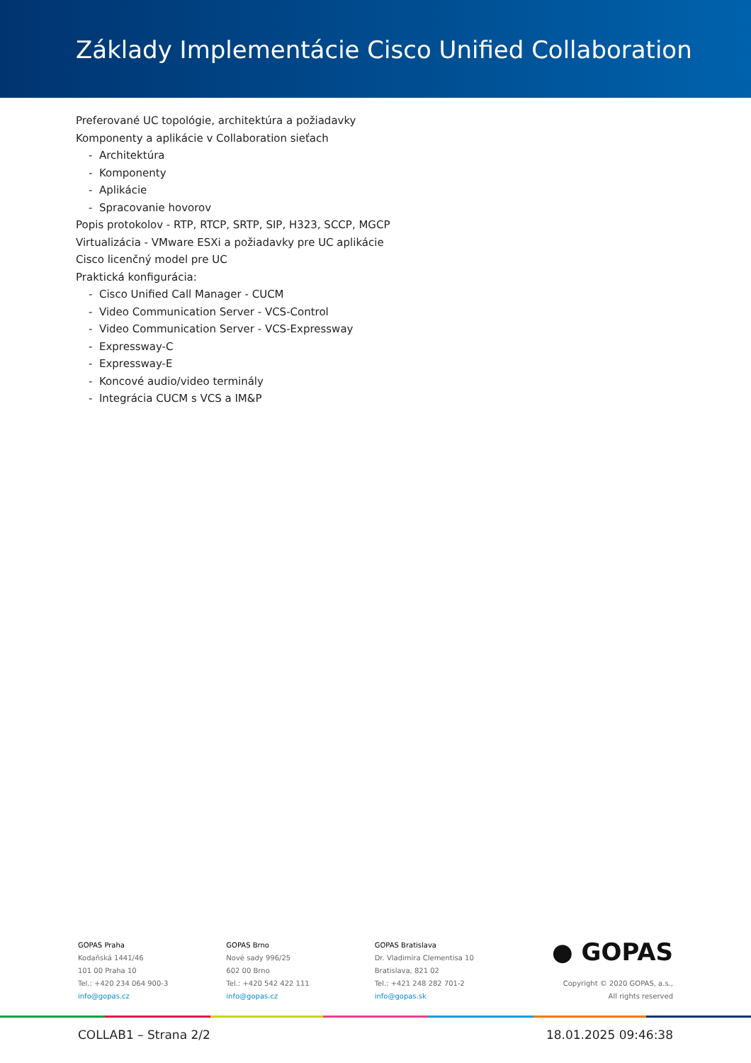Základy Implementácie Cisco Unified Collaboration
Preferované UC topológie, architektúra a požiadavky
Komponenty a aplikácie v Collaboration sieťach
- Architektúra
- Komponenty
- Aplikácie
- Spracovanie hovorov
Popis protokolov - RTP, RTCP, SRTP, SIP, H323, SCCP, MGCP
Virtualizácia - VMware ESXi a požiadavky pre UC aplikácie
Cisco licenčný model pre UC
Praktická konfigurácia:
- Cisco Unified Call Manager - CUCM
- Video Communication Server - VCS-Control
- Video Communication Server - VCS-Expressway
- Expressway-C
- Expressway-E
- Koncové audio/video terminály
- Integrácia CUCM s VCS a IM&P
GOPAS Praha
Kodaňská 1441/46
101 00 Praha 10
Tel.: +420 234 064 900-3
info@gopas.cz
GOPAS Brno
Nové sady 996/25
602 00 Brno
Tel.: +420 542 422 111
info@gopas.cz
GOPAS Bratislava
Dr. Vladimíra Clementisa 10
Bratislava, 821 02
Tel.: +421 248 282 701-2
info@gopas.sk
● GOPAS
Copyright © 2020 GOPAS, a.s.,
All rights reserved
COLLAB1 – Strana 2/2 18.01.2025 09:46:38